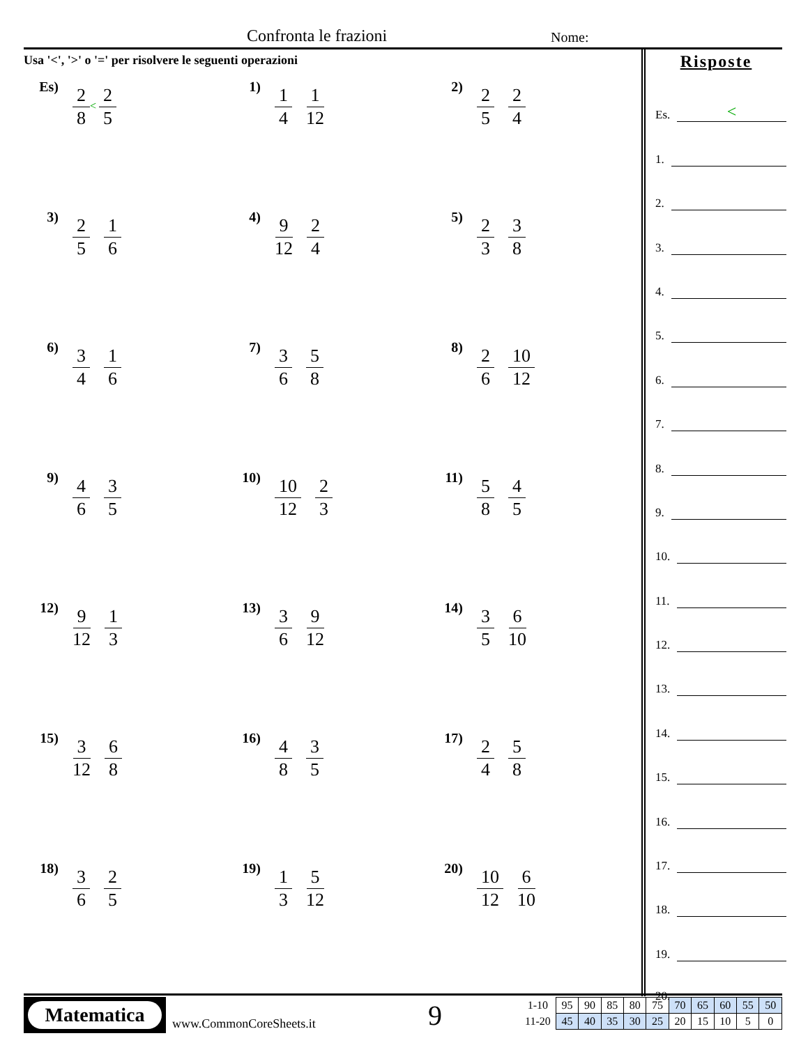Confronta le frazioni Nome:
Usa '<', '>' o '=' per risolvere le seguenti operazioni
Es)
2 8
<
2 5
1)
1 4 1 12
2)
2 5 2 4
3)
2 5 1 6
4)
9 12 2 4
5)
2 3 3 8
6)
3 4 1 6
7)
3 6 5 8
8)
2 6 10 12
9)
4 6 3 5
10)
10 12 2 3
11)
5 8 4 5
12)
9 12 1 3
13)
3 6 9 12
14)
3 5 6 10
15)
3 12 6 8
16)
4 8 3 5
17)
2 4 5 8
18)
3 6 2 5
19)
1 3 5 12
20)
10 12 6 10
Risposte
Es. <
1.
2.
3.
4.
5.
6.
7.
8.
9.
10.
11.
12.
13.
14.
15.
16.
17.
18.
19.
20.
Matematica
www.CommonCoreSheets.it 9
| 1-10 | 95 | 90 | 85 | 80 | 75 | 70 | 65 | 60 | 55 | 50 |
| 11-20 | 45 | 40 | 35 | 30 | 25 | 20 | 15 | 10 | 5 | 0 |